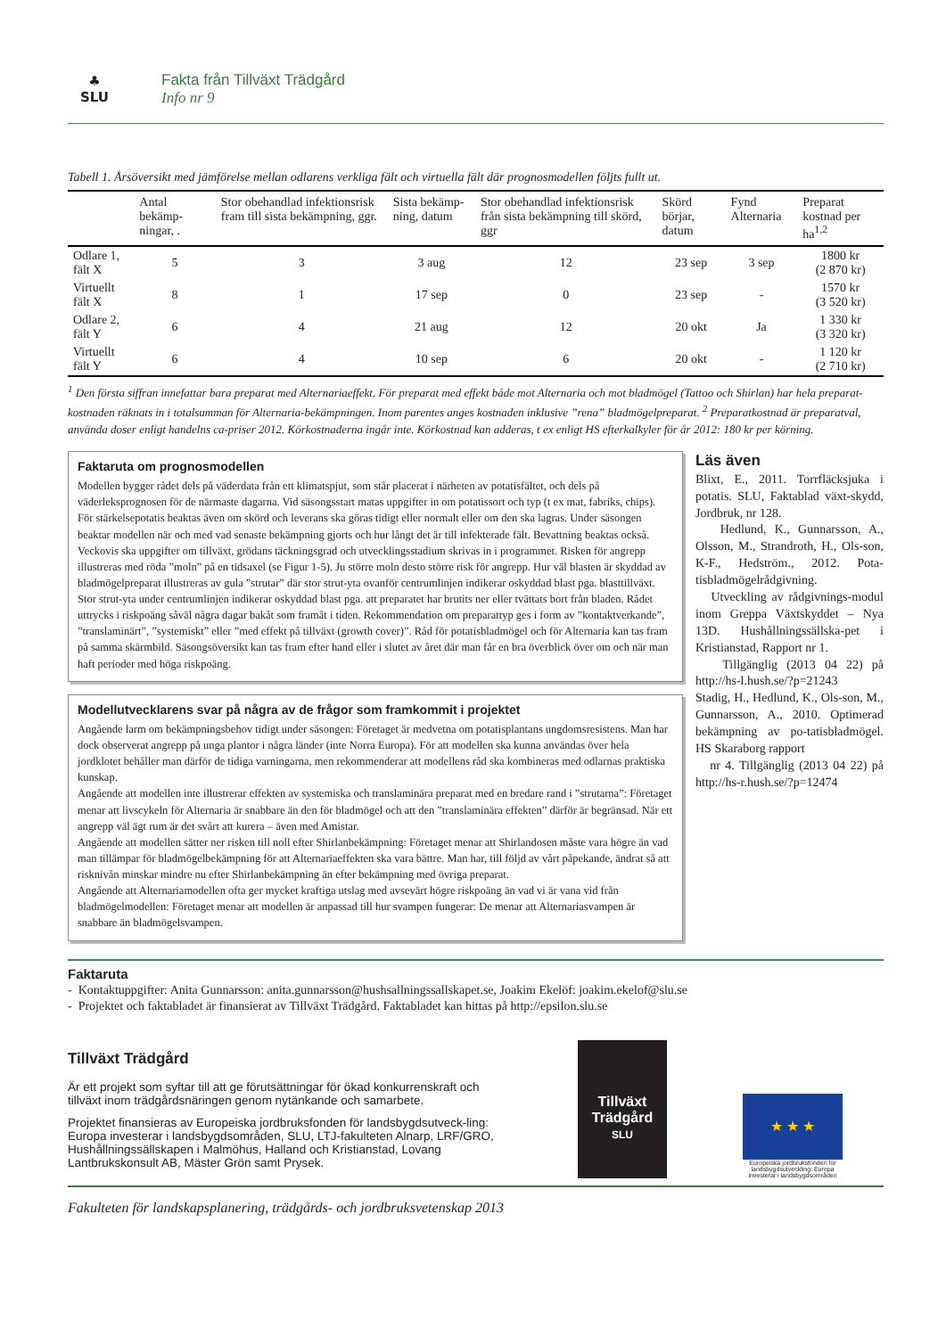♣
SLU
Fakta från Tillväxt Trädgård
Info nr 9
Tabell 1. Årsöversikt med jämförelse mellan odlarens verkliga fält och virtuella fält där prognosmodellen följts fullt ut.
| | Antal bekämp-ningar, . | Stor obehandlad infektionsrisk fram till sista bekämpning, ggr. | Sista bekämp-ning, datum | Stor obehandlad infektionsrisk från sista bekämpning till skörd, ggr | Skörd börjar, datum | Fynd Alternaria | Preparat kostnad per ha<sup>1,2</sup> |
| --- | --- | --- | --- | --- | --- | --- | --- |
| Odlare 1, fält X | 5 | 3 | 3 aug | 12 | 23 sep | 3 sep | 1800 kr (2 870 kr) |
| Virtuellt fält X | 8 | 1 | 17 sep | 0 | 23 sep | - | 1570 kr (3 520 kr) |
| Odlare 2, fält Y | 6 | 4 | 21 aug | 12 | 20 okt | Ja | 1 330 kr (3 320 kr) |
| Virtuellt fält Y | 6 | 4 | 10 sep | 6 | 20 okt | - | 1 120 kr (2 710 kr) |
<sup>1</sup> Den första siffran innefattar bara preparat med Alternariaeffekt. För preparat med effekt både mot Alternaria och mot bladmögel (Tattoo och Shirlan) har hela preparat-kostnaden räknats in i totalsumman för Alternaria-bekämpningen. Inom parentes anges kostnaden inklusive ”rena” bladmögelpreparat. <sup>2</sup> Preparatkostnad är preparatval, använda doser enligt handelns ca-priser 2012. Körkostnaderna ingår inte. Körkostnad kan adderas, t ex enligt HS efterkalkyler för år 2012: 180 kr per körning.
Faktaruta om prognosmodellen
Modellen bygger rådet dels på väderdata från ett klimatspjut, som står placerat i närheten av potatisfältet, och dels på väderleksprognosen för de närmaste dagarna. Vid säsongsstart matas uppgifter in om potatissort och typ (t ex mat, fabriks, chips). För stärkelsepotatis beaktas även om skörd och leverans ska göras tidigt eller normalt eller om den ska lagras. Under säsongen beaktar modellen när och med vad senaste bekämpning gjorts och hur långt det är till infekterade fält. Bevattning beaktas också. Veckovis ska uppgifter om tillväxt, grödans täckningsgrad och utvecklingsstadium skrivas in i programmet. Risken för angrepp illustreras med röda ”moln” på en tidsaxel (se Figur 1-5). Ju större moln desto större risk för angrepp. Hur väl blasten är skyddad av bladmögelpreparat illustreras av gula ”strutar” där stor strut-yta ovanför centrumlinjen indikerar oskyddad blast pga. blasttillväxt. Stor strut-yta under centrumlinjen indikerar oskyddad blast pga. att preparatet har brutits ner eller tvättats bort från bladen. Rådet uttrycks i riskpoäng såväl några dagar bakåt som framåt i tiden. Rekommendation om preparattyp ges i form av ”kontaktverkande”, ”translaminärt”, ”systemiskt” eller ”med effekt på tillväxt (growth cover)”. Råd för potatisbladmögel och för Alternaria kan tas fram på samma skärmbild. Säsongsöversikt kan tas fram efter hand eller i slutet av året där man får en bra överblick över om och när man haft perioder med höga riskpoäng.
Modellutvecklarens svar på några av de frågor som framkommit i projektet
Angående larm om bekämpningsbehov tidigt under säsongen: Företaget är medvetna om potatisplantans ungdomsresistens. Man har dock observerat angrepp på unga plantor i några länder (inte Norra Europa). För att modellen ska kunna användas över hela jordklotet behåller man därför de tidiga varningarna, men rekommenderar att modellens råd ska kombineras med odlarnas praktiska kunskap.
Angående att modellen inte illustrerar effekten av systemiska och translaminära preparat med en bredare rand i ”strutarna”: Företaget menar att livscykeln för Alternaria är snabbare än den för bladmögel och att den ”translaminära effekten” därför är begränsad. När ett angrepp väl ägt rum är det svårt att kurera – även med Amistar.
Angående att modellen sätter ner risken till noll efter Shirlanbekämpning: Företaget menar att Shirlandosen måste vara högre än vad man tillämpar för bladmögelbekämpning för att Alternariaeffekten ska vara bättre. Man har, till följd av vårt påpekande, ändrat så att risknivån minskar mindre nu efter Shirlanbekämpning än efter bekämpning med övriga preparat.
Angående att Alternariamodellen ofta ger mycket kraftiga utslag med avsevärt högre riskpoäng än vad vi är vana vid från bladmögelmodellen: Företaget menar att modellen är anpassad till hur svampen fungerar: De menar att Alternariasvampen är snabbare än bladmögelsvampen.
Läs även
Blixt, E., 2011. Torrfläcksjuka i potatis. SLU, Faktablad växt-skydd, Jordbruk, nr 128.
Hedlund, K., Gunnarsson, A., Olsson, M., Strandroth, H., Ols-son, K-F., Hedström., 2012. Pota-tisbladmögelrådgivning.
Utveckling av rådgivnings-modul inom Greppa Växtskyddet – Nya 13D. Hushållningssällska-pet i Kristianstad, Rapport nr 1.
Tillgänglig (2013 04 22) på http://hs-l.hush.se/?p=21243
Stadig, H., Hedlund, K., Ols-son, M., Gunnarsson, A., 2010. Optimerad bekämpning av po-tatisbladmögel. HS Skaraborg rapport
nr 4. Tillgänglig (2013 04 22) på http://hs-r.hush.se/?p=12474
Faktaruta
- Kontaktuppgifter: Anita Gunnarsson: anita.gunnarsson@hushsallningssallskapet.se, Joakim Ekelöf: joakim.ekelof@slu.se
- Projektet och faktabladet är finansierat av Tillväxt Trädgård. Faktabladet kan hittas på http://epsilon.slu.se
Tillväxt Trädgård
Är ett projekt som syftar till att ge förutsättningar för ökad konkurrenskraft och tillväxt inom trädgårdsnäringen genom nytänkande och samarbete.
Projektet finansieras av Europeiska jordbruksfonden för landsbygdsutveck-ling: Europa investerar i landsbygdsområden, SLU, LTJ-fakulteten Alnarp, LRF/GRO, Hushållningssällskapen i Malmöhus, Halland och Kristianstad, Lovang Lantbrukskonsult AB, Mäster Grön samt Prysek.
Tillväxt
Trädgård
SLU
★ ★ ★
Europeiska jordbruksfonden för landsbygdsutveckling: Europa investerar i landsbygdsområden
Fakulteten för landskapsplanering, trädgårds- och jordbruksvetenskap 2013